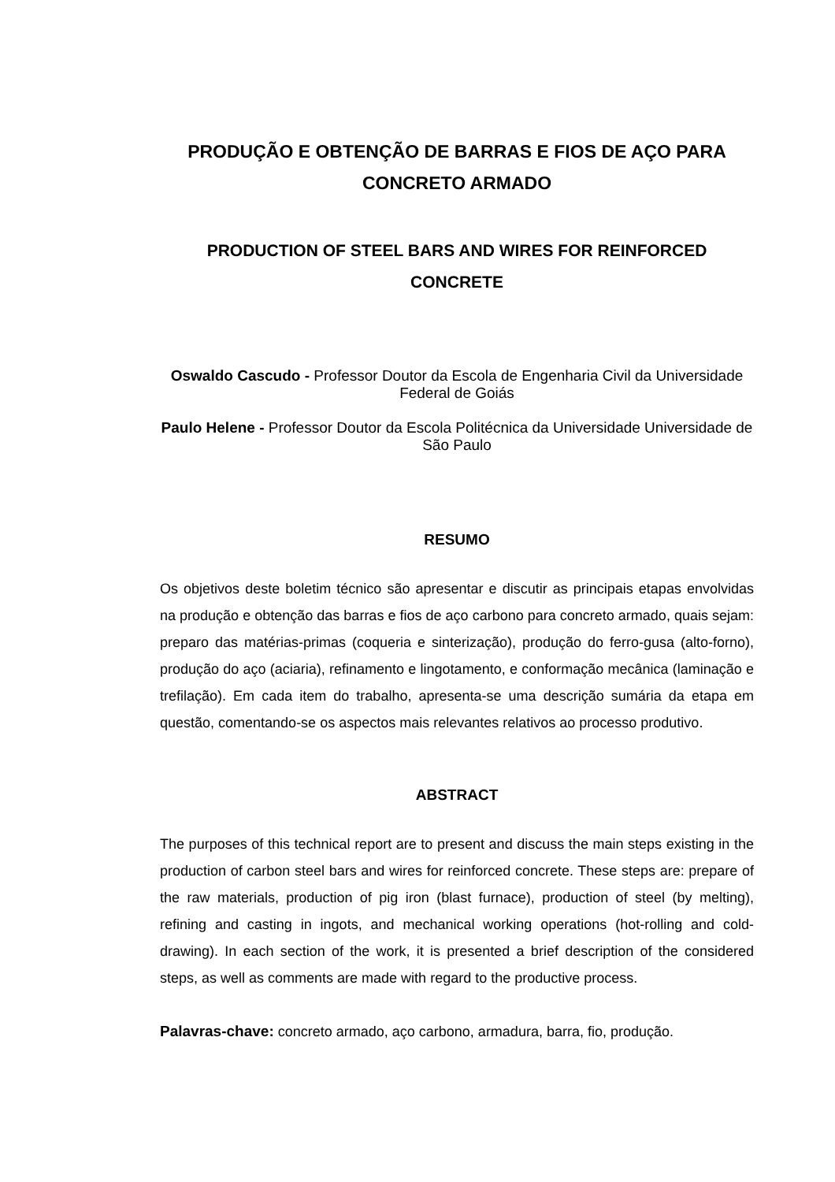PRODUÇÃO E OBTENÇÃO DE BARRAS E FIOS DE AÇO PARA CONCRETO ARMADO
PRODUCTION OF STEEL BARS AND WIRES FOR REINFORCED CONCRETE
Oswaldo Cascudo - Professor Doutor da Escola de Engenharia Civil da Universidade Federal de Goiás
Paulo Helene - Professor Doutor da Escola Politécnica da Universidade Universidade de São Paulo
RESUMO
Os objetivos deste boletim técnico são apresentar e discutir as principais etapas envolvidas na produção e obtenção das barras e fios de aço carbono para concreto armado, quais sejam: preparo das matérias-primas (coqueria e sinterização), produção do ferro-gusa (alto-forno), produção do aço (aciaria), refinamento e lingotamento, e conformação mecânica (laminação e trefilação). Em cada item do trabalho, apresenta-se uma descrição sumária da etapa em questão, comentando-se os aspectos mais relevantes relativos ao processo produtivo.
ABSTRACT
The purposes of this technical report are to present and discuss the main steps existing in the production of carbon steel bars and wires for reinforced concrete. These steps are: prepare of the raw materials, production of pig iron (blast furnace), production of steel (by melting), refining and casting in ingots, and mechanical working operations (hot-rolling and cold-drawing). In each section of the work, it is presented a brief description of the considered steps, as well as comments are made with regard to the productive process.
Palavras-chave: concreto armado, aço carbono, armadura, barra, fio, produção.